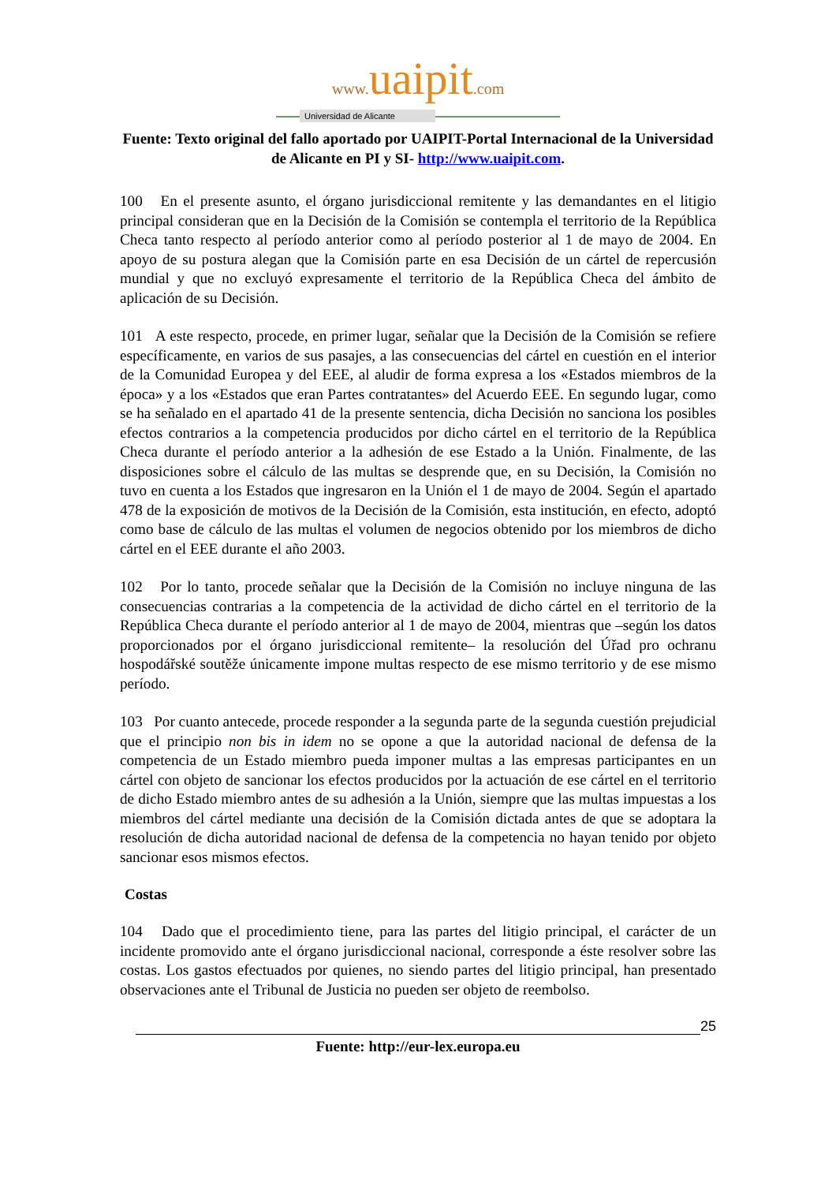www. uaipit.com
Universidad de Alicante
Fuente: Texto original del fallo aportado por UAIPIT-Portal Internacional de la Universidad de Alicante en PI y SI- http://www.uaipit.com.
100 En el presente asunto, el órgano jurisdiccional remitente y las demandantes en el litigio principal consideran que en la Decisión de la Comisión se contempla el territorio de la República Checa tanto respecto al período anterior como al período posterior al 1 de mayo de 2004. En apoyo de su postura alegan que la Comisión parte en esa Decisión de un cártel de repercusión mundial y que no excluyó expresamente el territorio de la República Checa del ámbito de aplicación de su Decisión.
101 A este respecto, procede, en primer lugar, señalar que la Decisión de la Comisión se refiere específicamente, en varios de sus pasajes, a las consecuencias del cártel en cuestión en el interior de la Comunidad Europea y del EEE, al aludir de forma expresa a los «Estados miembros de la época» y a los «Estados que eran Partes contratantes» del Acuerdo EEE. En segundo lugar, como se ha señalado en el apartado 41 de la presente sentencia, dicha Decisión no sanciona los posibles efectos contrarios a la competencia producidos por dicho cártel en el territorio de la República Checa durante el período anterior a la adhesión de ese Estado a la Unión. Finalmente, de las disposiciones sobre el cálculo de las multas se desprende que, en su Decisión, la Comisión no tuvo en cuenta a los Estados que ingresaron en la Unión el 1 de mayo de 2004. Según el apartado 478 de la exposición de motivos de la Decisión de la Comisión, esta institución, en efecto, adoptó como base de cálculo de las multas el volumen de negocios obtenido por los miembros de dicho cártel en el EEE durante el año 2003.
102 Por lo tanto, procede señalar que la Decisión de la Comisión no incluye ninguna de las consecuencias contrarias a la competencia de la actividad de dicho cártel en el territorio de la República Checa durante el período anterior al 1 de mayo de 2004, mientras que –según los datos proporcionados por el órgano jurisdiccional remitente– la resolución del Úřad pro ochranu hospodářské soutěže únicamente impone multas respecto de ese mismo territorio y de ese mismo período.
103 Por cuanto antecede, procede responder a la segunda parte de la segunda cuestión prejudicial que el principio non bis in idem no se opone a que la autoridad nacional de defensa de la competencia de un Estado miembro pueda imponer multas a las empresas participantes en un cártel con objeto de sancionar los efectos producidos por la actuación de ese cártel en el territorio de dicho Estado miembro antes de su adhesión a la Unión, siempre que las multas impuestas a los miembros del cártel mediante una decisión de la Comisión dictada antes de que se adoptara la resolución de dicha autoridad nacional de defensa de la competencia no hayan tenido por objeto sancionar esos mismos efectos.
Costas
104 Dado que el procedimiento tiene, para las partes del litigio principal, el carácter de un incidente promovido ante el órgano jurisdiccional nacional, corresponde a éste resolver sobre las costas. Los gastos efectuados por quienes, no siendo partes del litigio principal, han presentado observaciones ante el Tribunal de Justicia no pueden ser objeto de reembolso.
25
Fuente: http://eur-lex.europa.eu